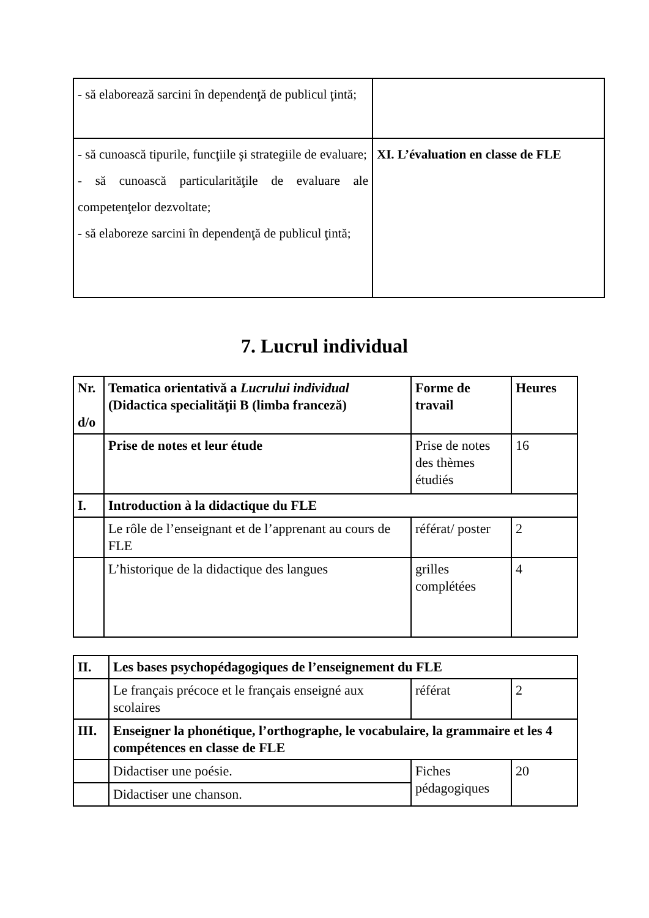| - să elaborează sarcini în dependenţă de publicul ţintă; | |
| - să cunoască tipurile, funcţiile şi strategiile de evaluare; - să cunoască particularităţile de evaluare ale competenţelor dezvoltate; - să elaboreze sarcini în dependenţă de publicul ţintă; | XI. L’évaluation en classe de FLE |
7. Lucrul individual
| Nr. d/o | Tematica orientativă a Lucrului individual (Didactica specialităţii B (limba franceză) | Forme de travail | Heures |
| | Prise de notes et leur étude | Prise de notes des thèmes étudiés | 16 |
| I. | Introduction à la didactique du FLE | | |
| | Le rôle de l’enseignant et de l’apprenant au cours de FLE | référat/ poster | 2 |
| | L’historique de la didactique des langues | grilles complétées | 4 |
| II. | Les bases psychopédagogiques de l’enseignement du FLE | | |
| | Le français précoce et le français enseigné aux scolaires | référat | 2 |
| III. | Enseigner la phonétique, l’orthographe, le vocabulaire, la grammaire et les 4 compétences en classe de FLE | | |
| | Didactiser une poésie. | Fiches pédagogiques | 20 |
| | Didactiser une chanson. | | |